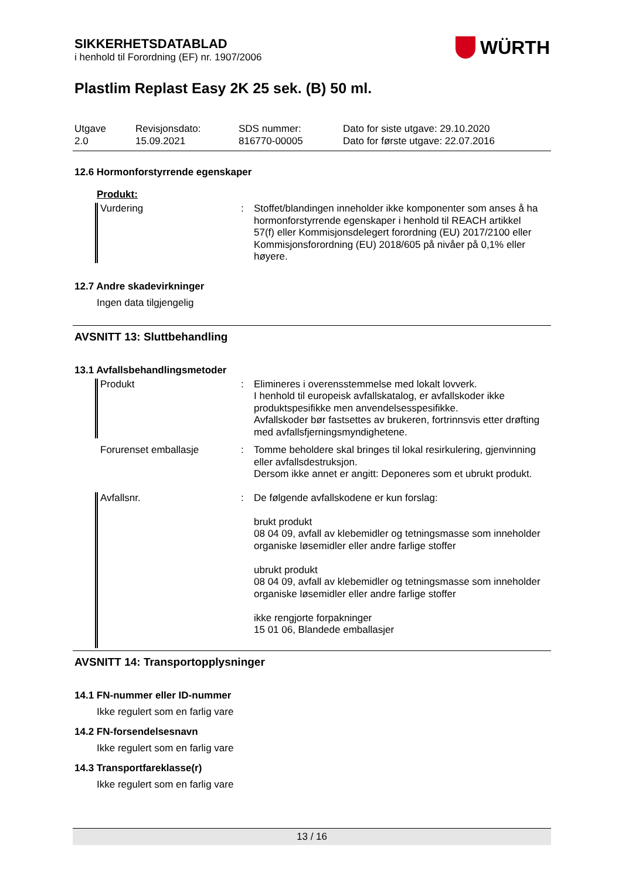SIKKERHETSDATABLAD
i henhold til Forordning (EF) nr. 1907/2006
WÜRTH
Plastlim Replast Easy 2K 25 sek. (B) 50 ml.
Utgave
2.0
Revisjonsdato:
15.09.2021
SDS nummer:
816770-00005
Dato for siste utgave: 29.10.2020
Dato for første utgave: 22.07.2016
12.6 Hormonforstyrrende egenskaper
Produkt:
Vurdering : Stoffet/blandingen inneholder ikke komponenter som anses å ha hormonforstyrrende egenskaper i henhold til REACH artikkel 57(f) eller Kommisjonsdelegert forordning (EU) 2017/2100 eller Kommisjonsforordning (EU) 2018/605 på nivåer på 0,1% eller høyere.
12.7 Andre skadevirkninger
Ingen data tilgjengelig
AVSNITT 13: Sluttbehandling
13.1 Avfallsbehandlingsmetoder
Produkt : Elimineres i overensstemmelse med lokalt lovverk.
I henhold til europeisk avfallskatalog, er avfallskoder ikke produktspesifikke men anvendelsesspesifikke.
Avfallskoder bør fastsettes av brukeren, fortrinnsvis etter drøfting med avfallsfjerningsmyndighetene.
Forurenset emballasje : Tomme beholdere skal bringes til lokal resirkulering, gjenvinning eller avfallsdestruksjon.
Dersom ikke annet er angitt: Deponeres som et ubrukt produkt.
Avfallsnr. : De følgende avfallskodene er kun forslag:
brukt produkt
08 04 09, avfall av klebemidler og tetningsmasse som inneholder organiske løsemidler eller andre farlige stoffer
ubrukt produkt
08 04 09, avfall av klebemidler og tetningsmasse som inneholder organiske løsemidler eller andre farlige stoffer
ikke rengjorte forpakninger
15 01 06, Blandede emballasjer
AVSNITT 14: Transportopplysninger
14.1 FN-nummer eller ID-nummer
Ikke regulert som en farlig vare
14.2 FN-forsendelsesnavn
Ikke regulert som en farlig vare
14.3 Transportfareklasse(r)
Ikke regulert som en farlig vare
13 / 16